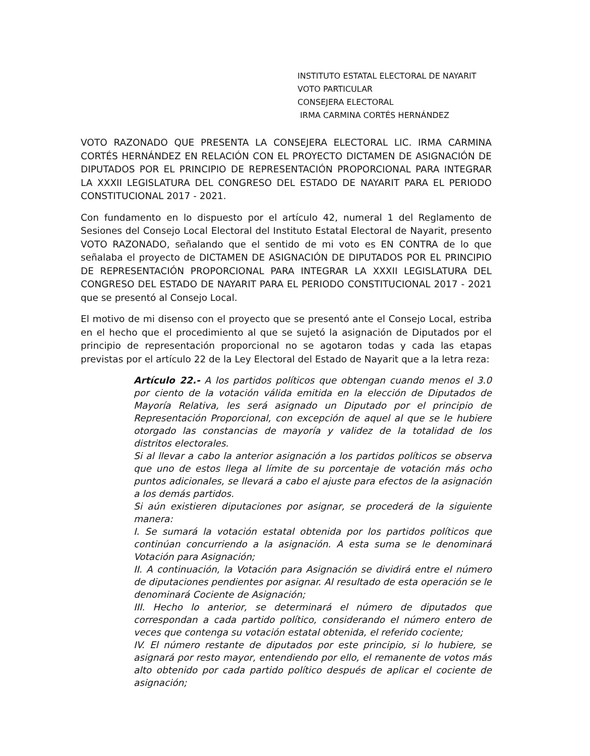INSTITUTO ESTATAL ELECTORAL DE NAYARIT
VOTO PARTICULAR
CONSEJERA ELECTORAL
IRMA CARMINA CORTÉS HERNÁNDEZ
VOTO RAZONADO QUE PRESENTA LA CONSEJERA ELECTORAL LIC. IRMA CARMINA CORTÉS HERNÁNDEZ EN RELACIÓN CON EL PROYECTO DICTAMEN DE ASIGNACIÓN DE DIPUTADOS POR EL PRINCIPIO DE REPRESENTACIÓN PROPORCIONAL PARA INTEGRAR LA XXXII LEGISLATURA DEL CONGRESO DEL ESTADO DE NAYARIT PARA EL PERIODO CONSTITUCIONAL 2017 - 2021.
Con fundamento en lo dispuesto por el artículo 42, numeral 1 del Reglamento de Sesiones del Consejo Local Electoral del Instituto Estatal Electoral de Nayarit, presento VOTO RAZONADO, señalando que el sentido de mi voto es EN CONTRA de lo que señalaba el proyecto de DICTAMEN DE ASIGNACIÓN DE DIPUTADOS POR EL PRINCIPIO DE REPRESENTACIÓN PROPORCIONAL PARA INTEGRAR LA XXXII LEGISLATURA DEL CONGRESO DEL ESTADO DE NAYARIT PARA EL PERIODO CONSTITUCIONAL 2017 - 2021 que se presentó al Consejo Local.
El motivo de mi disenso con el proyecto que se presentó ante el Consejo Local, estriba en el hecho que el procedimiento al que se sujetó la asignación de Diputados por el principio de representación proporcional no se agotaron todas y cada las etapas previstas por el artículo 22 de la Ley Electoral del Estado de Nayarit que a la letra reza:
Artículo 22.- A los partidos políticos que obtengan cuando menos el 3.0 por ciento de la votación válida emitida en la elección de Diputados de Mayoría Relativa, les será asignado un Diputado por el principio de Representación Proporcional, con excepción de aquel al que se le hubiere otorgado las constancias de mayoría y validez de la totalidad de los distritos electorales.
Si al llevar a cabo la anterior asignación a los partidos políticos se observa que uno de estos llega al límite de su porcentaje de votación más ocho puntos adicionales, se llevará a cabo el ajuste para efectos de la asignación a los demás partidos.
Si aún existieren diputaciones por asignar, se procederá de la siguiente manera:
I. Se sumará la votación estatal obtenida por los partidos políticos que continúan concurriendo a la asignación. A esta suma se le denominará Votación para Asignación;
II. A continuación, la Votación para Asignación se dividirá entre el número de diputaciones pendientes por asignar. Al resultado de esta operación se le denominará Cociente de Asignación;
III. Hecho lo anterior, se determinará el número de diputados que correspondan a cada partido político, considerando el número entero de veces que contenga su votación estatal obtenida, el referido cociente;
IV. El número restante de diputados por este principio, si lo hubiere, se asignará por resto mayor, entendiendo por ello, el remanente de votos más alto obtenido por cada partido político después de aplicar el cociente de asignación;